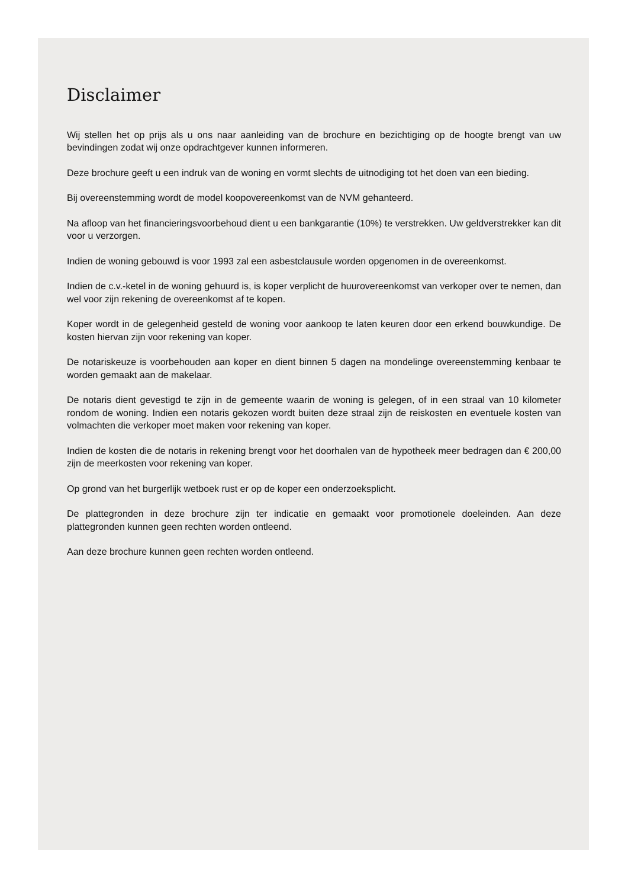Disclaimer
Wij stellen het op prijs als u ons naar aanleiding van de brochure en bezichtiging op de hoogte brengt van uw bevindingen zodat wij onze opdrachtgever kunnen informeren.
Deze brochure geeft u een indruk van de woning en vormt slechts de uitnodiging tot het doen van een bieding.
Bij overeenstemming wordt de model koopovereenkomst van de NVM gehanteerd.
Na afloop van het financieringsvoorbehoud dient u een bankgarantie (10%) te verstrekken. Uw geldverstrekker kan dit voor u verzorgen.
Indien de woning gebouwd is voor 1993 zal een asbestclausule worden opgenomen in de overeenkomst.
Indien de c.v.-ketel in de woning gehuurd is, is koper verplicht de huurovereenkomst van verkoper over te nemen, dan wel voor zijn rekening de overeenkomst af te kopen.
Koper wordt in de gelegenheid gesteld de woning voor aankoop te laten keuren door een erkend bouwkundige. De kosten hiervan zijn voor rekening van koper.
De notariskeuze is voorbehouden aan koper en dient binnen 5 dagen na mondelinge overeenstemming kenbaar te worden gemaakt aan de makelaar.
De notaris dient gevestigd te zijn in de gemeente waarin de woning is gelegen, of in een straal van 10 kilometer rondom de woning. Indien een notaris gekozen wordt buiten deze straal zijn de reiskosten en eventuele kosten van volmachten die verkoper moet maken voor rekening van koper.
Indien de kosten die de notaris in rekening brengt voor het doorhalen van de hypotheek meer bedragen dan € 200,00 zijn de meerkosten voor rekening van koper.
Op grond van het burgerlijk wetboek rust er op de koper een onderzoeksplicht.
De plattegronden in deze brochure zijn ter indicatie en gemaakt voor promotionele doeleinden. Aan deze plattegronden kunnen geen rechten worden ontleend.
Aan deze brochure kunnen geen rechten worden ontleend.